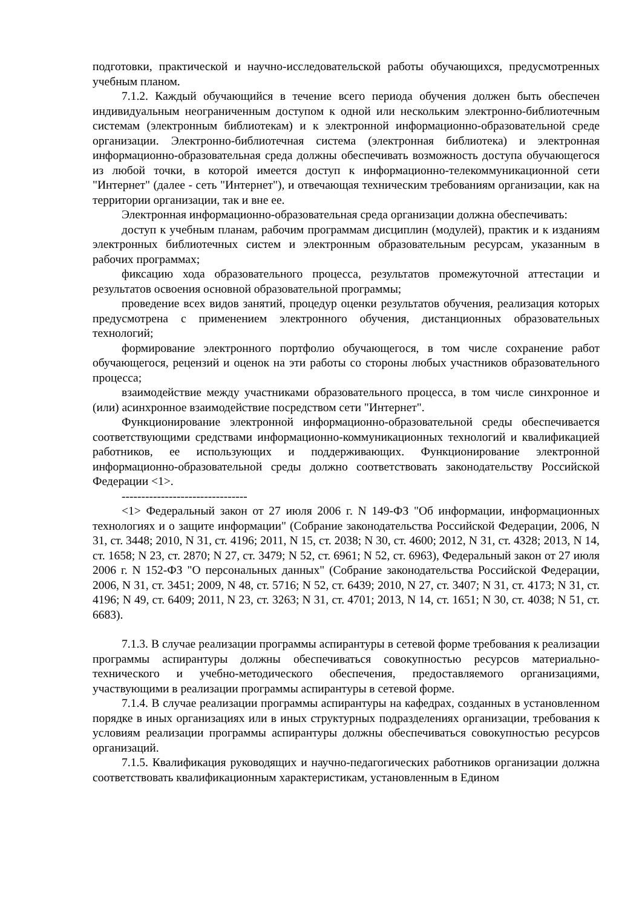подготовки, практической и научно-исследовательской работы обучающихся, предусмотренных учебным планом.
7.1.2. Каждый обучающийся в течение всего периода обучения должен быть обеспечен индивидуальным неограниченным доступом к одной или нескольким электронно-библиотечным системам (электронным библиотекам) и к электронной информационно-образовательной среде организации. Электронно-библиотечная система (электронная библиотека) и электронная информационно-образовательная среда должны обеспечивать возможность доступа обучающегося из любой точки, в которой имеется доступ к информационно-телекоммуникационной сети "Интернет" (далее - сеть "Интернет"), и отвечающая техническим требованиям организации, как на территории организации, так и вне ее.
Электронная информационно-образовательная среда организации должна обеспечивать:
доступ к учебным планам, рабочим программам дисциплин (модулей), практик и к изданиям электронных библиотечных систем и электронным образовательным ресурсам, указанным в рабочих программах;
фиксацию хода образовательного процесса, результатов промежуточной аттестации и результатов освоения основной образовательной программы;
проведение всех видов занятий, процедур оценки результатов обучения, реализация которых предусмотрена с применением электронного обучения, дистанционных образовательных технологий;
формирование электронного портфолио обучающегося, в том числе сохранение работ обучающегося, рецензий и оценок на эти работы со стороны любых участников образовательного процесса;
взаимодействие между участниками образовательного процесса, в том числе синхронное и (или) асинхронное взаимодействие посредством сети "Интернет".
Функционирование электронной информационно-образовательной среды обеспечивается соответствующими средствами информационно-коммуникационных технологий и квалификацией работников, ее использующих и поддерживающих. Функционирование электронной информационно-образовательной среды должно соответствовать законодательству Российской Федерации <1>.
--------------------------------
<1> Федеральный закон от 27 июля 2006 г. N 149-ФЗ "Об информации, информационных технологиях и о защите информации" (Собрание законодательства Российской Федерации, 2006, N 31, ст. 3448; 2010, N 31, ст. 4196; 2011, N 15, ст. 2038; N 30, ст. 4600; 2012, N 31, ст. 4328; 2013, N 14, ст. 1658; N 23, ст. 2870; N 27, ст. 3479; N 52, ст. 6961; N 52, ст. 6963), Федеральный закон от 27 июля 2006 г. N 152-ФЗ "О персональных данных" (Собрание законодательства Российской Федерации, 2006, N 31, ст. 3451; 2009, N 48, ст. 5716; N 52, ст. 6439; 2010, N 27, ст. 3407; N 31, ст. 4173; N 31, ст. 4196; N 49, ст. 6409; 2011, N 23, ст. 3263; N 31, ст. 4701; 2013, N 14, ст. 1651; N 30, ст. 4038; N 51, ст. 6683).
7.1.3. В случае реализации программы аспирантуры в сетевой форме требования к реализации программы аспирантуры должны обеспечиваться совокупностью ресурсов материально-технического и учебно-методического обеспечения, предоставляемого организациями, участвующими в реализации программы аспирантуры в сетевой форме.
7.1.4. В случае реализации программы аспирантуры на кафедрах, созданных в установленном порядке в иных организациях или в иных структурных подразделениях организации, требования к условиям реализации программы аспирантуры должны обеспечиваться совокупностью ресурсов организаций.
7.1.5. Квалификация руководящих и научно-педагогических работников организации должна соответствовать квалификационным характеристикам, установленным в Едином